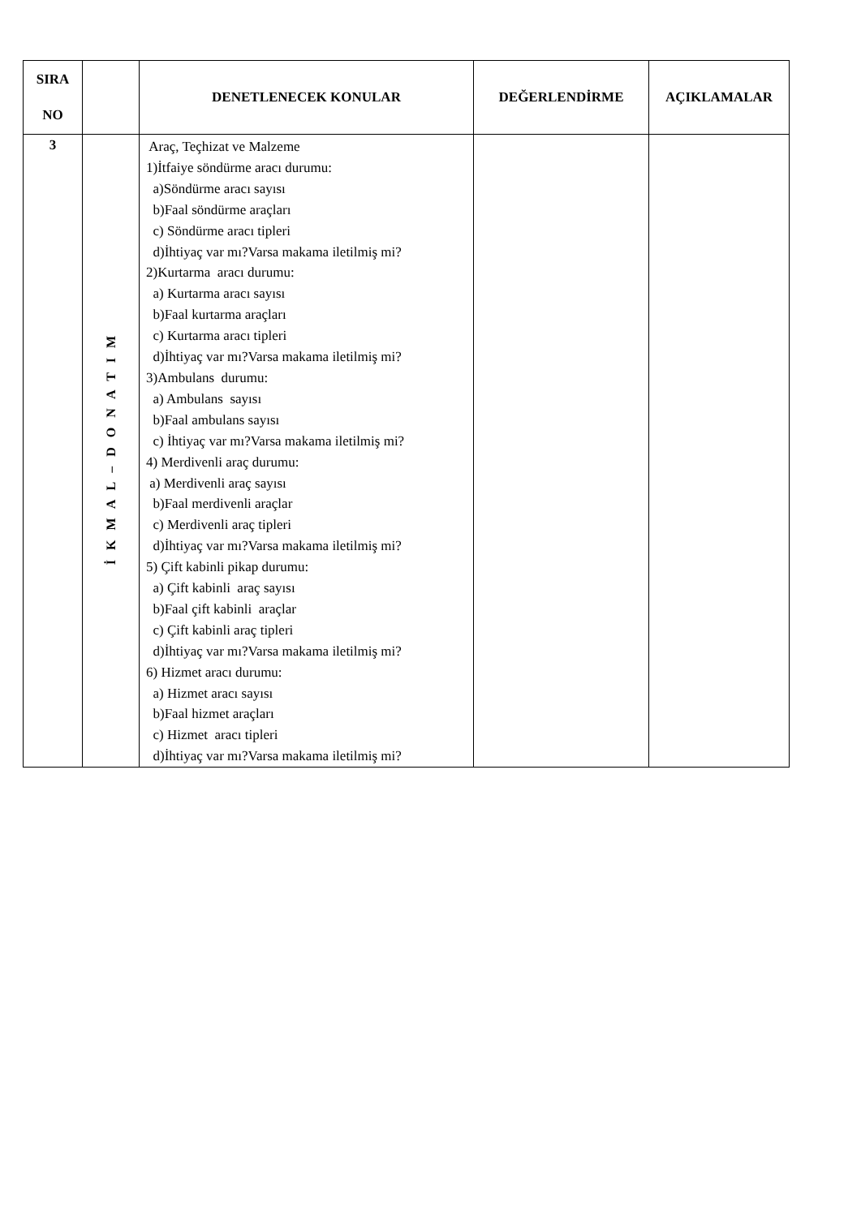| SIRA NO | | DENETLENECEK KONULAR | DEĞERLENDİRME | AÇIKLAMALAR |
| --- | --- | --- | --- | --- |
| 3 | İ K M A L – D O N A T I M | Araç, Teçhizat ve Malzeme 1)İtfaiye söndürme aracı durumu: a)Söndürme aracı sayısı b)Faal söndürme araçları c) Söndürme aracı tipleri d)İhtiyaç var mı?Varsa makama iletilmiş mi? 2)Kurtarma aracı durumu: a) Kurtarma aracı sayısı b)Faal kurtarma araçları c) Kurtarma aracı tipleri d)İhtiyaç var mı?Varsa makama iletilmiş mi? 3)Ambulans durumu: a) Ambulans sayısı b)Faal ambulans sayısı c) İhtiyaç var mı?Varsa makama iletilmiş mi? 4) Merdivenli araç durumu: a) Merdivenli araç sayısı b)Faal merdivenli araçlar c) Merdivenli araç tipleri d)İhtiyaç var mı?Varsa makama iletilmiş mi? 5) Çift kabinli pikap durumu: a) Çift kabinli araç sayısı b)Faal çift kabinli araçlar c) Çift kabinli araç tipleri d)İhtiyaç var mı?Varsa makama iletilmiş mi? 6) Hizmet aracı durumu: a) Hizmet aracı sayısı b)Faal hizmet araçları c) Hizmet aracı tipleri d)İhtiyaç var mı?Varsa makama iletilmiş mi? | | |